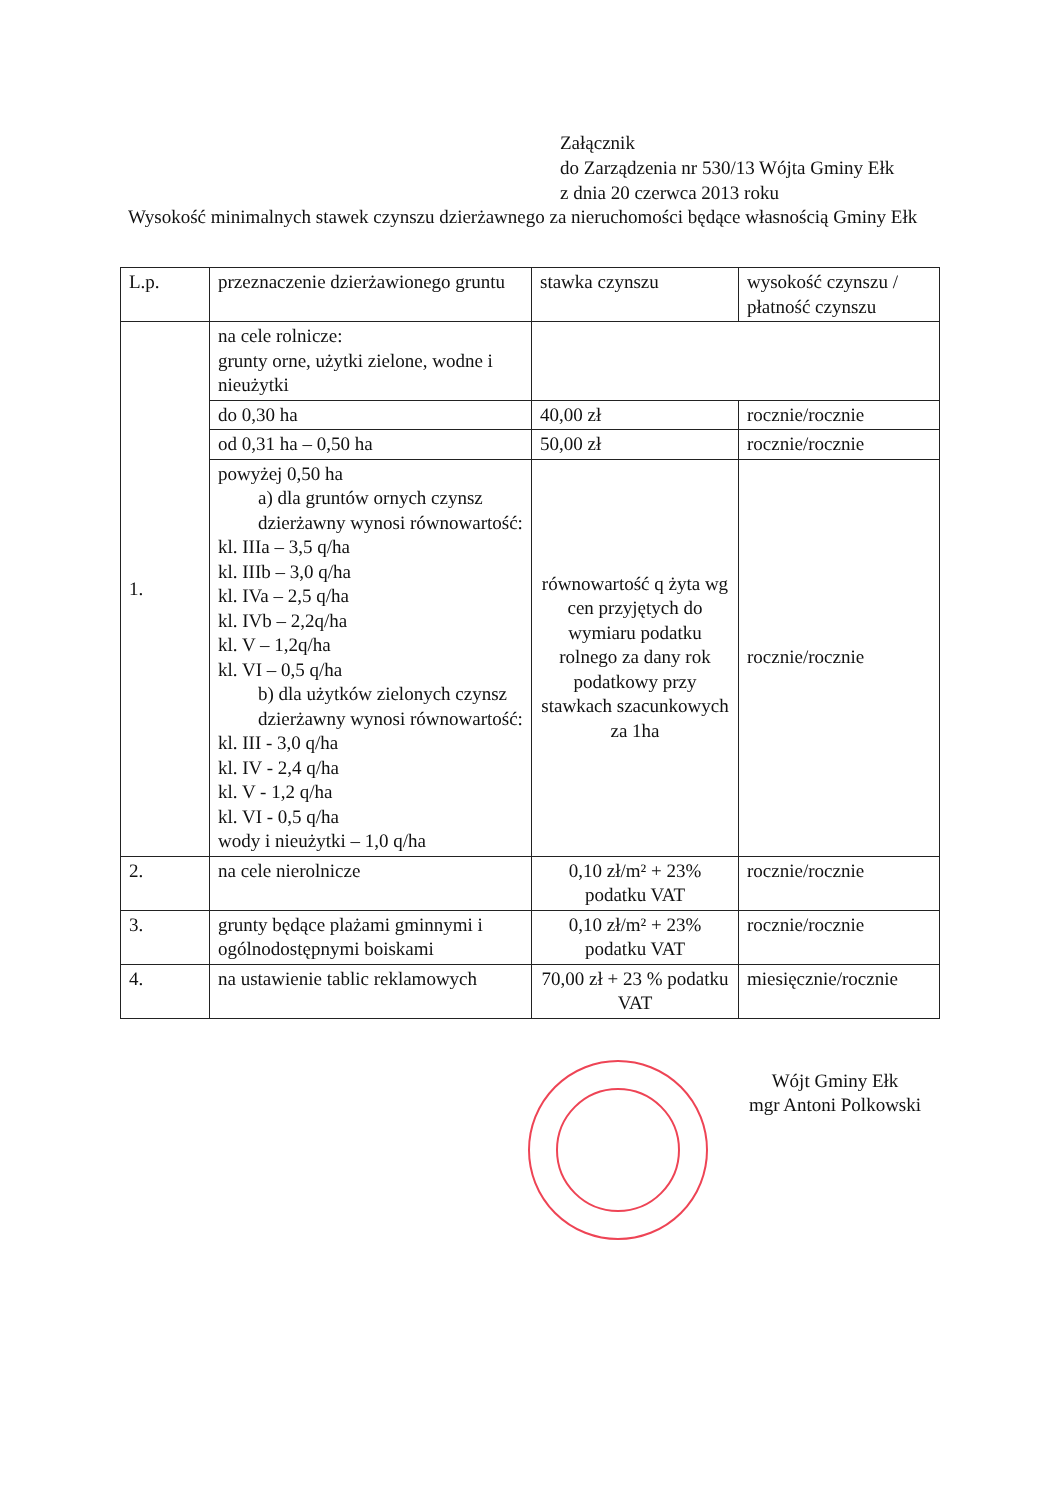Załącznik
do Zarządzenia nr 530/13 Wójta Gminy Ełk
z dnia 20 czerwca 2013 roku
Wysokość minimalnych stawek czynszu dzierżawnego za nieruchomości będące własnością Gminy Ełk
| L.p. | przeznaczenie dzierżawionego gruntu | stawka czynszu | wysokość czynszu / płatność czynszu |
| 1. | na cele rolnicze: grunty orne, użytki zielone, wodne i nieużytki | | |
| | do 0,30 ha | 40,00 zł | rocznie/rocznie |
| | od 0,31 ha – 0,50 ha | 50,00 zł | rocznie/rocznie |
| | powyżej 0,50 ha a) dla gruntów ornych czynsz dzierżawny wynosi równowartość: kl. IIIa – 3,5 q/ha kl. IIIb – 3,0 q/ha kl. IVa – 2,5 q/ha kl. IVb – 2,2q/ha kl. V – 1,2q/ha kl. VI – 0,5 q/ha b) dla użytków zielonych czynsz dzierżawny wynosi równowartość: kl. III - 3,0 q/ha kl. IV - 2,4 q/ha kl. V - 1,2 q/ha kl. VI - 0,5 q/ha wody i nieużytki – 1,0 q/ha | równowartość q żyta wg cen przyjętych do wymiaru podatku rolnego za dany rok podatkowy przy stawkach szacunkowych za 1ha | rocznie/rocznie |
| 2. | na cele nierolnicze | 0,10 zł/m² + 23% podatku VAT | rocznie/rocznie |
| 3. | grunty będące plażami gminnymi i ogólnodostępnymi boiskami | 0,10 zł/m² + 23% podatku VAT | rocznie/rocznie |
| 4. | na ustawienie tablic reklamowych | 70,00 zł + 23 % podatku VAT | miesięcznie/rocznie |
Wójt Gminy Ełk
mgr Antoni Polkowski